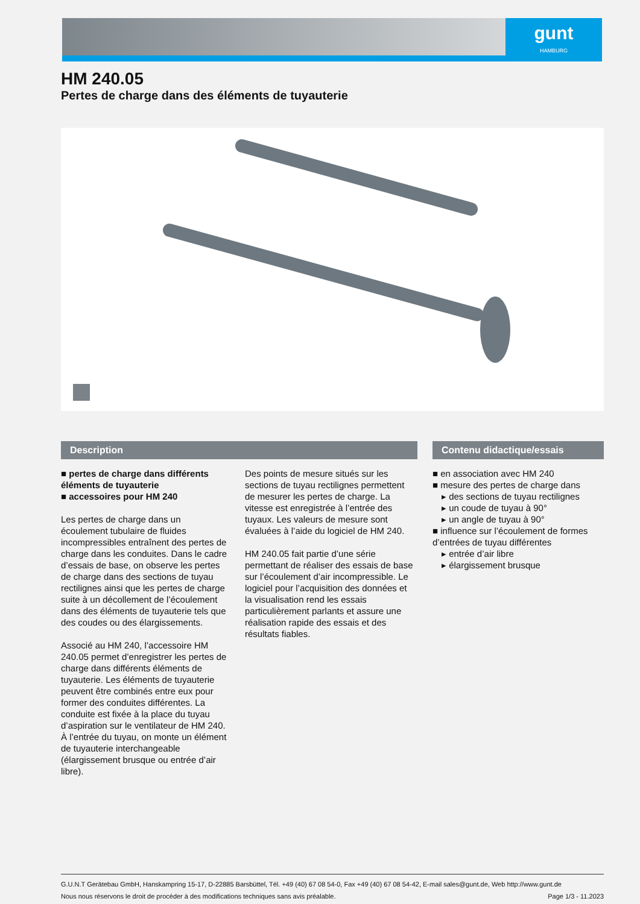gunt
HAMBURG
HM 240.05
Pertes de charge dans des éléments de tuyauterie
Description
■ pertes de charge dans différents éléments de tuyauterie
■ accessoires pour HM 240
Les pertes de charge dans un écoulement tubulaire de fluides incompressibles entraînent des pertes de charge dans les conduites. Dans le cadre d’essais de base, on observe les pertes de charge dans des sections de tuyau rectilignes ainsi que les pertes de charge suite à un décollement de l’écoulement dans des éléments de tuyauterie tels que des coudes ou des élargissements.
Associé au HM 240, l’accessoire HM 240.05 permet d’enregistrer les pertes de charge dans différents éléments de tuyauterie. Les éléments de tuyauterie peuvent être combinés entre eux pour former des conduites différentes. La conduite est fixée à la place du tuyau d’aspiration sur le ventilateur de HM 240. À l’entrée du tuyau, on monte un élément de tuyauterie interchangeable (élargissement brusque ou entrée d’air libre).
Des points de mesure situés sur les sections de tuyau rectilignes permettent de mesurer les pertes de charge. La vitesse est enregistrée à l’entrée des tuyaux. Les valeurs de mesure sont évaluées à l’aide du logiciel de HM 240.
HM 240.05 fait partie d’une série permettant de réaliser des essais de base sur l’écoulement d’air incompressible. Le logiciel pour l’acquisition des données et la visualisation rend les essais particulièrement parlants et assure une réalisation rapide des essais et des résultats fiables.
Contenu didactique/essais
■ en association avec HM 240
■ mesure des pertes de charge dans
▸ des sections de tuyau rectilignes
▸ un coude de tuyau à 90°
▸ un angle de tuyau à 90°
■ influence sur l’écoulement de formes d’entrées de tuyau différentes
▸ entrée d’air libre
▸ élargissement brusque
G.U.N.T Gerätebau GmbH, Hanskampring 15-17, D-22885 Barsbüttel, Tél. +49 (40) 67 08 54-0, Fax +49 (40) 67 08 54-42, E-mail sales@gunt.de, Web http://www.gunt.de
Nous nous réservons le droit de procéder à des modifications techniques sans avis préalable. Page 1/3 - 11.2023